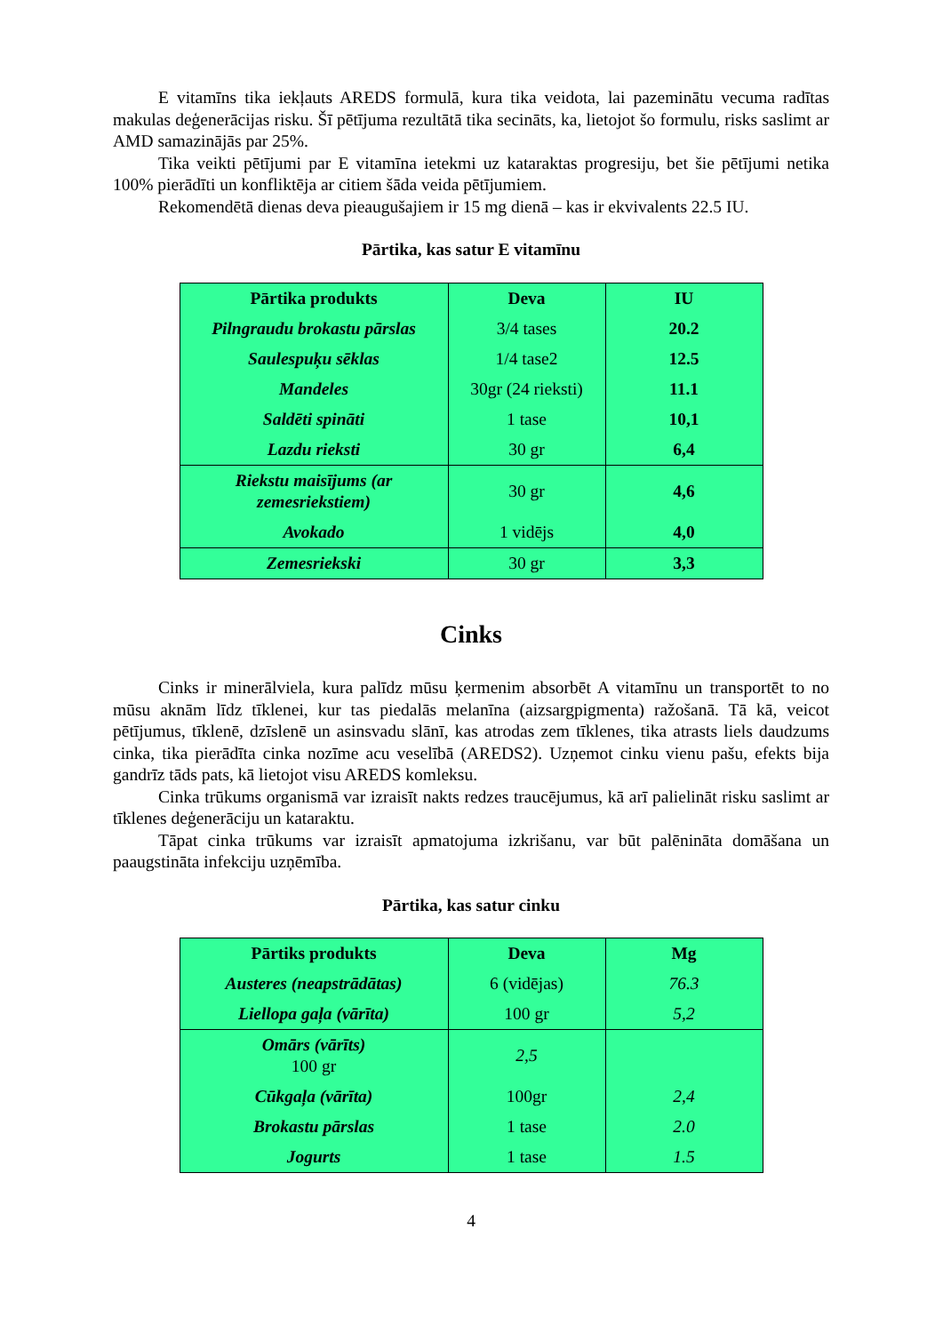E vitamīns tika iekļauts AREDS formulā, kura tika veidota, lai pazeminātu vecuma radītas makulas deģenerācijas risku. Šī pētījuma rezultātā tika secināts, ka, lietojot šo formulu, risks saslimt ar AMD samazinājās par 25%.
Tika veikti pētījumi par E vitamīna ietekmi uz kataraktas progresiju, bet šie pētījumi netika 100% pierādīti un konfliktēja ar citiem šāda veida pētījumiem.
Rekomendētā dienas deva pieaugušajiem ir 15 mg dienā – kas ir ekvivalents 22.5 IU.
Pārtika, kas satur E vitamīnu
| Pārtika produkts | Deva | IU |
| --- | --- | --- |
| Pilngraudu brokastu pārslas | 3/4 tases | 20.2 |
| Saulespuķu sēklas | 1/4 tase2 | 12.5 |
| Mandeles | 30gr (24 rieksti) | 11.1 |
| Saldēti spināti | 1 tase | 10,1 |
| Lazdu rieksti | 30 gr | 6,4 |
| Riekstu maisījums (ar zemesriekstiem) | 30 gr | 4,6 |
| Avokado | 1 vidējs | 4,0 |
| Zemesriekski | 30 gr | 3,3 |
Cinks
Cinks ir minerālviela, kura palīdz mūsu ķermenim absorbēt A vitamīnu un transportēt to no mūsu aknām līdz tīklenei, kur tas piedalās melanīna (aizsargpigmenta) ražošanā. Tā kā, veicot pētījumus, tīklenē, dzīslenē un asinsvadu slānī, kas atrodas zem tīklenes, tika atrasts liels daudzums cinka, tika pierādīta cinka nozīme acu veselībā (AREDS2). Uzņemot cinku vienu pašu, efekts bija gandrīz tāds pats, kā lietojot visu AREDS komleksu.
Cinka trūkums organismā var izraisīt nakts redzes traucējumus, kā arī palielināt risku saslimt ar tīklenes deģenerāciju un kataraktu.
Tāpat cinka trūkums var izraisīt apmatojuma izkrišanu, var būt palēnināta domāšana un paaugstināta infekciju uzņēmība.
Pārtika, kas satur cinku
| Pārtiks produkts | Deva | Mg |
| --- | --- | --- |
| Austeres (neapstrādātas) | 6 (vidējas) | 76.3 |
| Liellopa gaļa (vārīta) | 100 gr | 5,2 |
| Omārs (vārīts) 100 gr | 2,5 | |
| Cūkgaļa (vārīta) | 100gr | 2,4 |
| Brokastu pārslas | 1 tase | 2.0 |
| Jogurts | 1 tase | 1.5 |
4